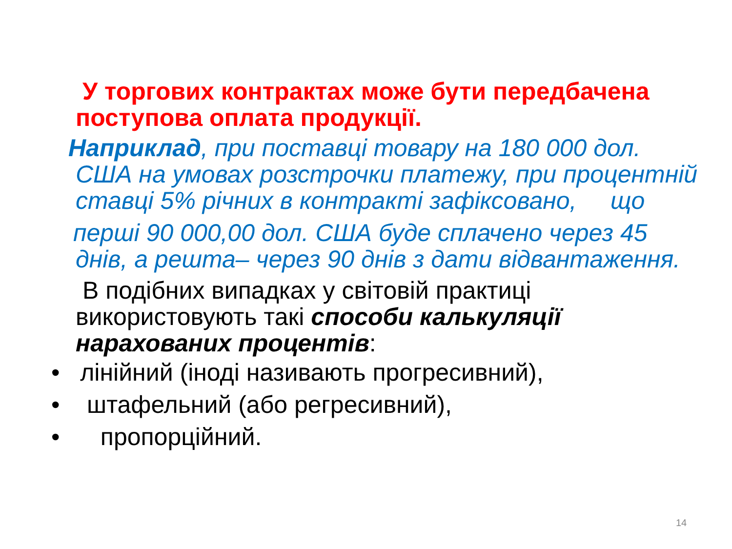У торгових контрактах може бути передбачена поступова оплата продукції.
Наприклад, при поставці товару на 180 000 дол.
США на умовах розстрочки платежу, при процентній ставці 5% річних в контракті зафіксовано, що
перші 90 000,00 дол. США буде сплачено через 45
днів, а решта– через 90 днів з дати відвантаження.
В подібних випадках у світовій практиці використовують такі способи калькуляції нарахованих процентів:
• лінійний (іноді називають прогресивний),
• штафельний (або регресивний),
• пропорційний.
14